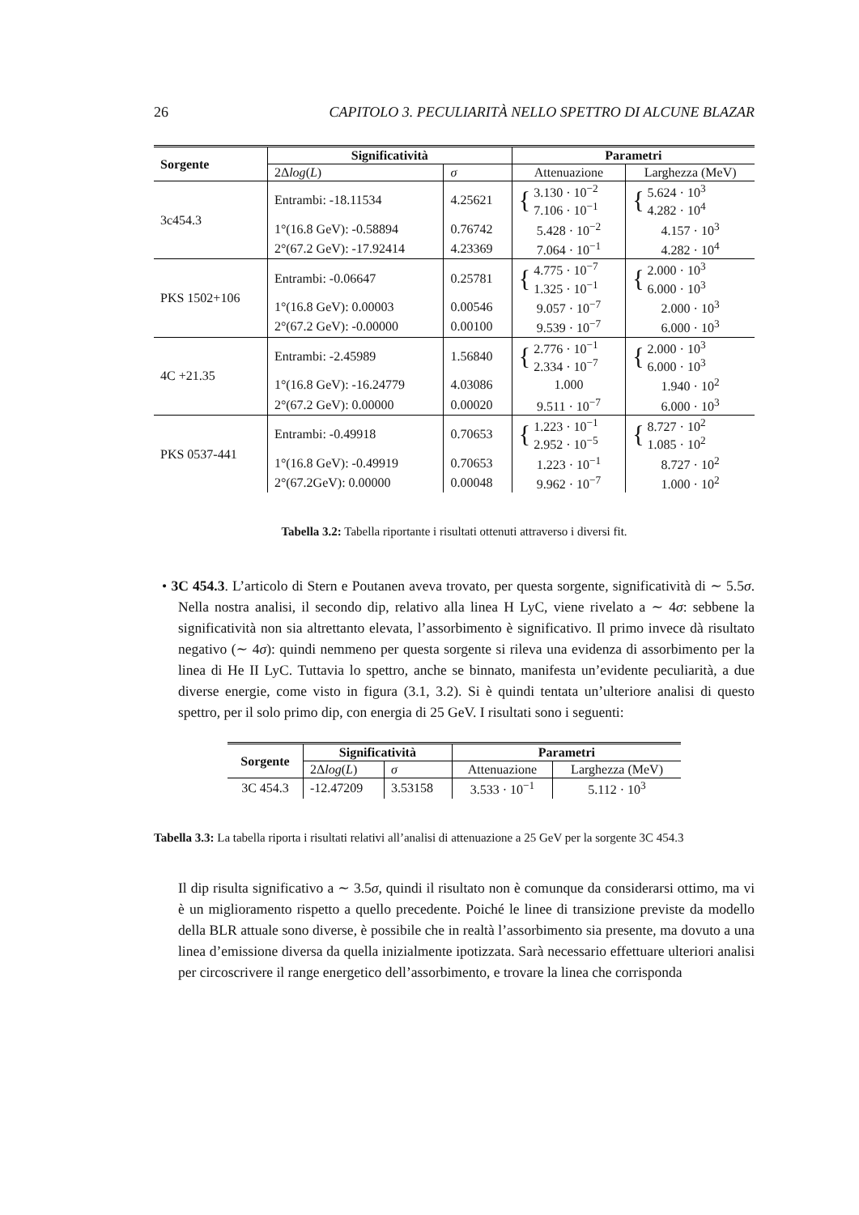26 CAPITOLO 3. PECULIARITÀ NELLO SPETTRO DI ALCUNE BLAZAR
| Sorgente | Significatività | | Parametri | |
| --- | --- | --- | --- | --- |
| | 2Δ log ( L ) | σ | Attenuazione | Larghezza (MeV) |
| 3c454.3 | Entrambi: -18.11534 | 4.25621 | { 3.130 · 10<sup>−2</sup> 7.106 · 10<sup>−1</sup> | { 5.624 · 10<sup>3</sup> 4.282 · 10<sup>4</sup> |
| | 1°(16.8 GeV): -0.58894 | 0.76742 | 5.428 · 10<sup>−2</sup> | 4.157 · 10<sup>3</sup> |
| | 2°(67.2 GeV): -17.92414 | 4.23369 | 7.064 · 10<sup>−1</sup> | 4.282 · 10<sup>4</sup> |
| PKS 1502+106 | Entrambi: -0.06647 | 0.25781 | { 4.775 · 10<sup>−7</sup> 1.325 · 10<sup>−1</sup> | { 2.000 · 10<sup>3</sup> 6.000 · 10<sup>3</sup> |
| | 1°(16.8 GeV): 0.00003 | 0.00546 | 9.057 · 10<sup>−7</sup> | 2.000 · 10<sup>3</sup> |
| | 2°(67.2 GeV): -0.00000 | 0.00100 | 9.539 · 10<sup>−7</sup> | 6.000 · 10<sup>3</sup> |
| 4C +21.35 | Entrambi: -2.45989 | 1.56840 | { 2.776 · 10<sup>−1</sup> 2.334 · 10<sup>−7</sup> | { 2.000 · 10<sup>3</sup> 6.000 · 10<sup>3</sup> |
| | 1°(16.8 GeV): -16.24779 | 4.03086 | 1.000 | 1.940 · 10<sup>2</sup> |
| | 2°(67.2 GeV): 0.00000 | 0.00020 | 9.511 · 10<sup>−7</sup> | 6.000 · 10<sup>3</sup> |
| PKS 0537-441 | Entrambi: -0.49918 | 0.70653 | { 1.223 · 10<sup>−1</sup> 2.952 · 10<sup>−5</sup> | { 8.727 · 10<sup>2</sup> 1.085 · 10<sup>2</sup> |
| | 1°(16.8 GeV): -0.49919 | 0.70653 | 1.223 · 10<sup>−1</sup> | 8.727 · 10<sup>2</sup> |
| | 2°(67.2GeV): 0.00000 | 0.00048 | 9.962 · 10<sup>−7</sup> | 1.000 · 10<sup>2</sup> |
Tabella 3.2: Tabella riportante i risultati ottenuti attraverso i diversi fit.
• 3C 454.3. L’articolo di Stern e Poutanen aveva trovato, per questa sorgente, significatività di ∼ 5.5σ. Nella nostra analisi, il secondo dip, relativo alla linea H LyC, viene rivelato a ∼ 4σ: sebbene la significatività non sia altrettanto elevata, l’assorbimento è significativo. Il primo invece dà risultato negativo (∼ 4σ): quindi nemmeno per questa sorgente si rileva una evidenza di assorbimento per la linea di He II LyC. Tuttavia lo spettro, anche se binnato, manifesta un’evidente peculiarità, a due diverse energie, come visto in figura (3.1, 3.2). Si è quindi tentata un’ulteriore analisi di questo spettro, per il solo primo dip, con energia di 25 GeV. I risultati sono i seguenti:
| Sorgente | Significatività | | Parametri | |
| --- | --- | --- | --- | --- |
| | 2Δ log ( L ) | σ | Attenuazione | Larghezza (MeV) |
| 3C 454.3 | -12.47209 | 3.53158 | 3.533 · 10<sup>−1</sup> | 5.112 · 10<sup>3</sup> |
Tabella 3.3: La tabella riporta i risultati relativi all’analisi di attenuazione a 25 GeV per la sorgente 3C 454.3
Il dip risulta significativo a ∼ 3.5σ, quindi il risultato non è comunque da considerarsi ottimo, ma vi è un miglioramento rispetto a quello precedente. Poiché le linee di transizione previste da modello della BLR attuale sono diverse, è possibile che in realtà l’assorbimento sia presente, ma dovuto a una linea d’emissione diversa da quella inizialmente ipotizzata. Sarà necessario effettuare ulteriori analisi per circoscrivere il range energetico dell’assorbimento, e trovare la linea che corrisponda